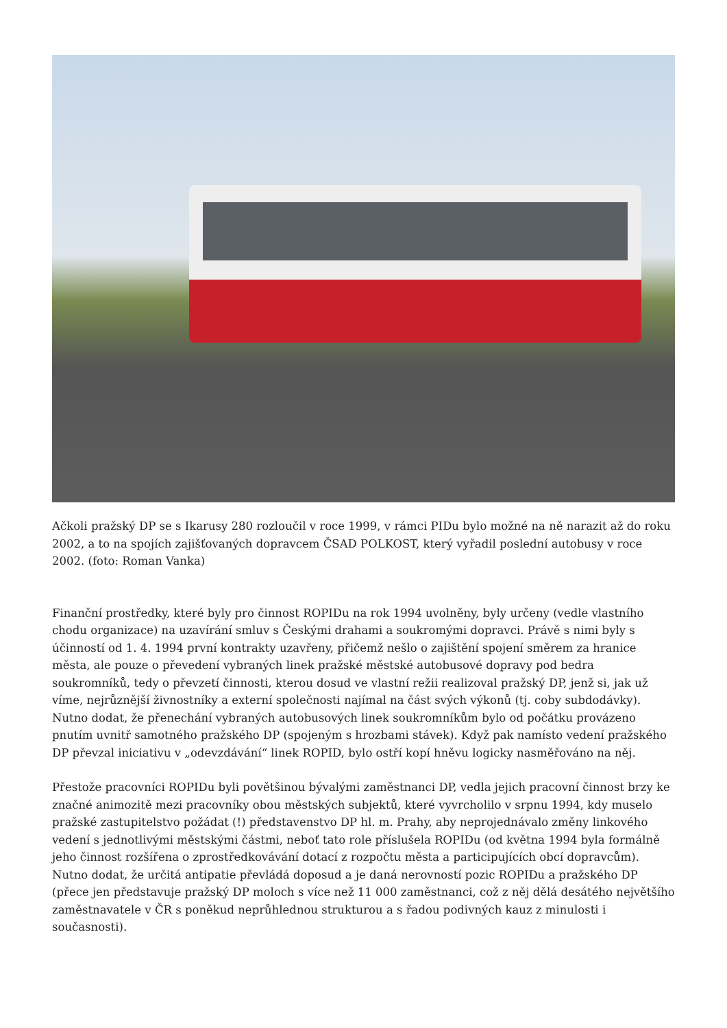Ačkoli pražský DP se s Ikarusy 280 rozloučil v roce 1999, v rámci PIDu bylo možné na ně narazit až do roku 2002, a to na spojích zajišťovaných dopravcem ČSAD POLKOST, který vyřadil poslední autobusy v roce 2002. (foto: Roman Vanka)
Finanční prostředky, které byly pro činnost ROPIDu na rok 1994 uvolněny, byly určeny (vedle vlastního chodu organizace) na uzavírání smluv s Českými drahami a soukromými dopravci. Právě s nimi byly s účinností od 1. 4. 1994 první kontrakty uzavřeny, přičemž nešlo o zajištění spojení směrem za hranice města, ale pouze o převedení vybraných linek pražské městské autobusové dopravy pod bedra soukromníků, tedy o převzetí činnosti, kterou dosud ve vlastní režii realizoval pražský DP, jenž si, jak už víme, nejrůznější živnostníky a externí společnosti najímal na část svých výkonů (tj. coby subdodávky). Nutno dodat, že přenechání vybraných autobusových linek soukromníkům bylo od počátku provázeno pnutím uvnitř samotného pražského DP (spojeným s hrozbami stávek). Když pak namísto vedení pražského DP převzal iniciativu v „odevzdávání“ linek ROPID, bylo ostří kopí hněvu logicky nasměřováno na něj.
Přestože pracovníci ROPIDu byli povětšinou bývalými zaměstnanci DP, vedla jejich pracovní činnost brzy ke značné animozitě mezi pracovníky obou městských subjektů, které vyvrcholilo v srpnu 1994, kdy muselo pražské zastupitelstvo požádat (!) představenstvo DP hl. m. Prahy, aby neprojednávalo změny linkového vedení s jednotlivými městskými částmi, neboť tato role příslušela ROPIDu (od května 1994 byla formálně jeho činnost rozšířena o zprostředkovávání dotací z rozpočtu města a participujících obcí dopravcům). Nutno dodat, že určitá antipatie převládá doposud a je daná nerovností pozic ROPIDu a pražského DP (přece jen představuje pražský DP moloch s více než 11 000 zaměstnanci, což z něj dělá desátého největšího zaměstnavatele v ČR s poněkud neprůhlednou strukturou a s řadou podivných kauz z minulosti i současnosti).